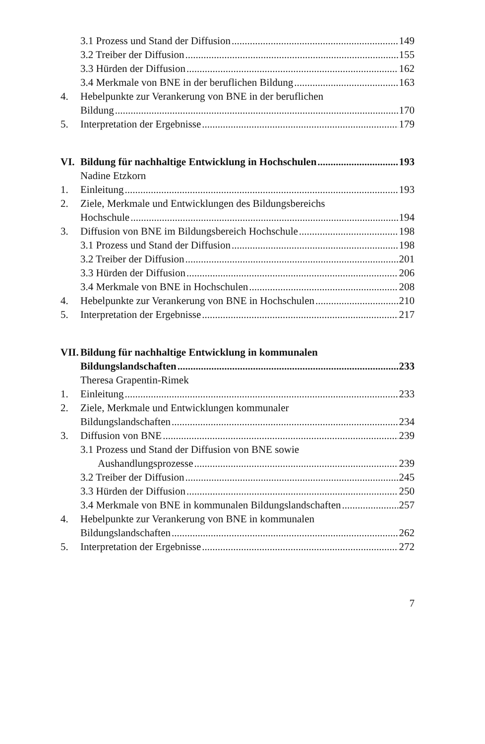3.1 Prozess und Stand der Diffusion 149
3.2 Treiber der Diffusion 155
3.3 Hürden der Diffusion 162
3.4 Merkmale von BNE in der beruflichen Bildung 163
4. Hebelpunkte zur Verankerung von BNE in der beruflichen
Bildung 170
5. Interpretation der Ergebnisse 179
VI. Bildung für nachhaltige Entwicklung in Hochschulen 193
Nadine Etzkorn
1. Einleitung 193
2. Ziele, Merkmale und Entwicklungen des Bildungsbereichs
Hochschule 194
3. Diffusion von BNE im Bildungsbereich Hochschule 198
3.1 Prozess und Stand der Diffusion 198
3.2 Treiber der Diffusion 201
3.3 Hürden der Diffusion 206
3.4 Merkmale von BNE in Hochschulen 208
4. Hebelpunkte zur Verankerung von BNE in Hochschulen 210
5. Interpretation der Ergebnisse 217
VII.
Bildung für nachhaltige Entwicklung in kommunalen
Bildungslandschaften 233
Theresa Grapentin-Rimek
1. Einleitung 233
2. Ziele, Merkmale und Entwicklungen kommunaler
Bildungslandschaften 234
3. Diffusion von BNE 239
3.1 Prozess und Stand der Diffusion von BNE sowie
Aushandlungsprozesse 239
3.2 Treiber der Diffusion 245
3.3 Hürden der Diffusion 250
3.4 Merkmale von BNE in kommunalen Bildungslandschaften 257
4. Hebelpunkte zur Verankerung von BNE in kommunalen
Bildungslandschaften 262
5. Interpretation der Ergebnisse 272
7